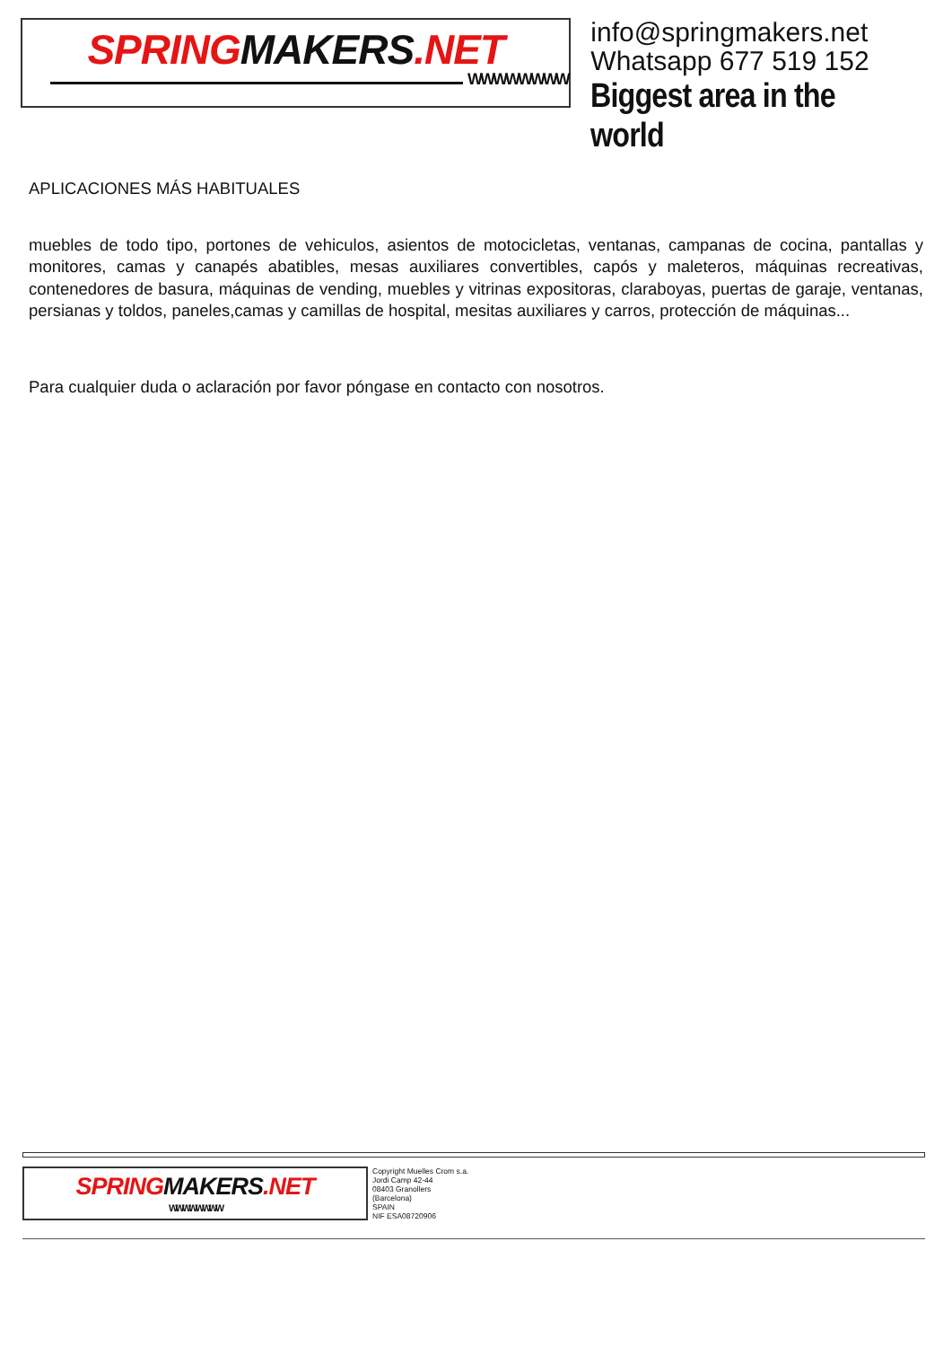SPRING MAKERS.NET
WWWWWWWW
info@springmakers.net
Whatsapp 677 519 152
Biggest area in the world
APLICACIONES MÁS HABITUALES
muebles de todo tipo, portones de vehiculos, asientos de motocicletas, ventanas, campanas de cocina, pantallas y monitores, camas y canapés abatibles, mesas auxiliares convertibles, capós y maleteros, máquinas recreativas, contenedores de basura, máquinas de vending, muebles y vitrinas expositoras, claraboyas, puertas de garaje, ventanas, persianas y toldos, paneles,camas y camillas de hospital, mesitas auxiliares y carros, protección de máquinas...
Para cualquier duda o aclaración por favor póngase en contacto con nosotros.
SPRING MAKERS.NET
WWWWWWWW
Copyright Muelles Crom s.a.
Jordi Camp 42-44
08403 Granollers
(Barcelona)
SPAIN
NIF ESA08720906